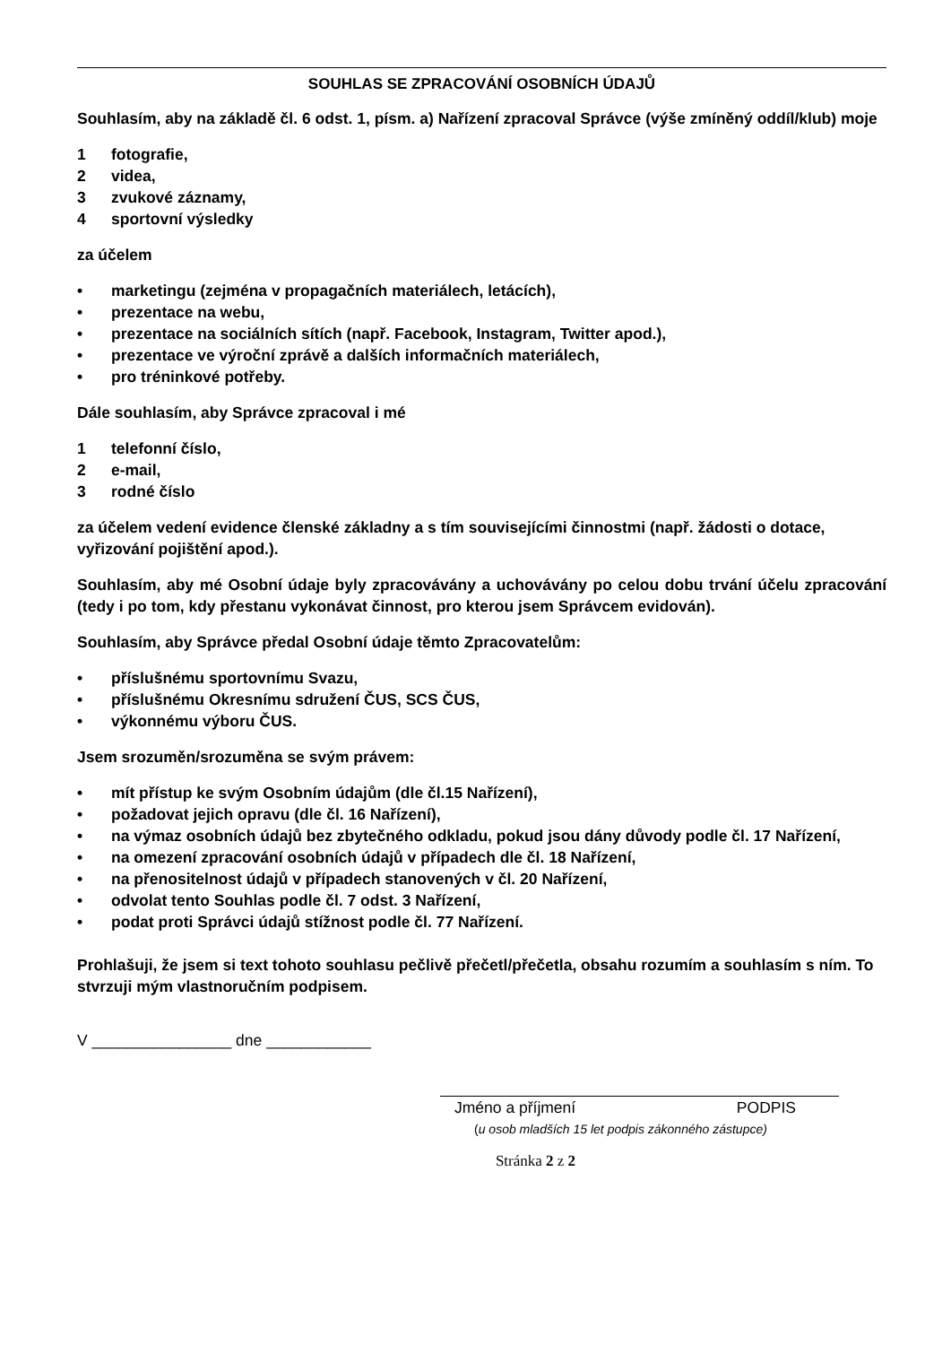SOUHLAS SE ZPRACOVÁNÍ OSOBNÍCH ÚDAJŮ
Souhlasím, aby na základě čl. 6 odst. 1, písm. a) Nařízení zpracoval Správce (výše zmíněný oddíl/klub) moje
1 fotografie,
2 videa,
3 zvukové záznamy,
4 sportovní výsledky
za účelem
• marketingu (zejména v propagačních materiálech, letácích),
• prezentace na webu,
• prezentace na sociálních sítích (např. Facebook, Instagram, Twitter apod.),
• prezentace ve výroční zprávě a dalších informačních materiálech,
• pro tréninkové potřeby.
Dále souhlasím, aby Správce zpracoval i mé
1 telefonní číslo,
2 e-mail,
3 rodné číslo
za účelem vedení evidence členské základny a s tím souvisejícími činnostmi (např. žádosti o dotace, vyřizování pojištění apod.).
Souhlasím, aby mé Osobní údaje byly zpracovávány a uchovávány po celou dobu trvání účelu zpracování (tedy i po tom, kdy přestanu vykonávat činnost, pro kterou jsem Správcem evidován).
Souhlasím, aby Správce předal Osobní údaje těmto Zpracovatelům:
• příslušnému sportovnímu Svazu,
• příslušnému Okresnímu sdružení ČUS, SCS ČUS,
• výkonnému výboru ČUS.
Jsem srozuměn/srozuměna se svým právem:
• mít přístup ke svým Osobním údajům (dle čl.15 Nařízení),
• požadovat jejich opravu (dle čl. 16 Nařízení),
• na výmaz osobních údajů bez zbytečného odkladu, pokud jsou dány důvody podle čl. 17 Nařízení,
• na omezení zpracování osobních údajů v případech dle čl. 18 Nařízení,
• na přenositelnost údajů v případech stanovených v čl. 20 Nařízení,
• odvolat tento Souhlas podle čl. 7 odst. 3 Nařízení,
• podat proti Správci údajů stížnost podle čl. 77 Nařízení.
Prohlašuji, že jsem si text tohoto souhlasu pečlivě přečetl/přečetla, obsahu rozumím a souhlasím s ním. To stvrzuji mým vlastnoručním podpisem.
V ________________ dne ____________
Jméno a příjmení PODPIS
(u osob mladších 15 let podpis zákonného zástupce)
Stránka 2 z 2